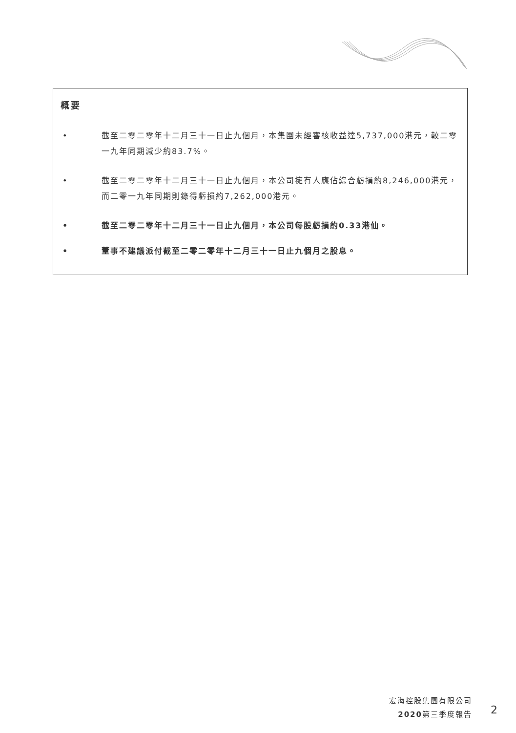概要
• 截至二零二零年十二月三十一日止九個月，本集團未經審核收益達5,737,000港元，較二零一九年同期減少約83.7%。
• 截至二零二零年十二月三十一日止九個月，本公司擁有人應佔綜合虧損約8,246,000港元，而二零一九年同期則錄得虧損約7,262,000港元。
• 截至二零二零年十二月三十一日止九個月，本公司每股虧損約0.33港仙。
• 董事不建議派付截至二零二零年十二月三十一日止九個月之股息。
宏海控股集團有限公司
2020第三季度報告
2